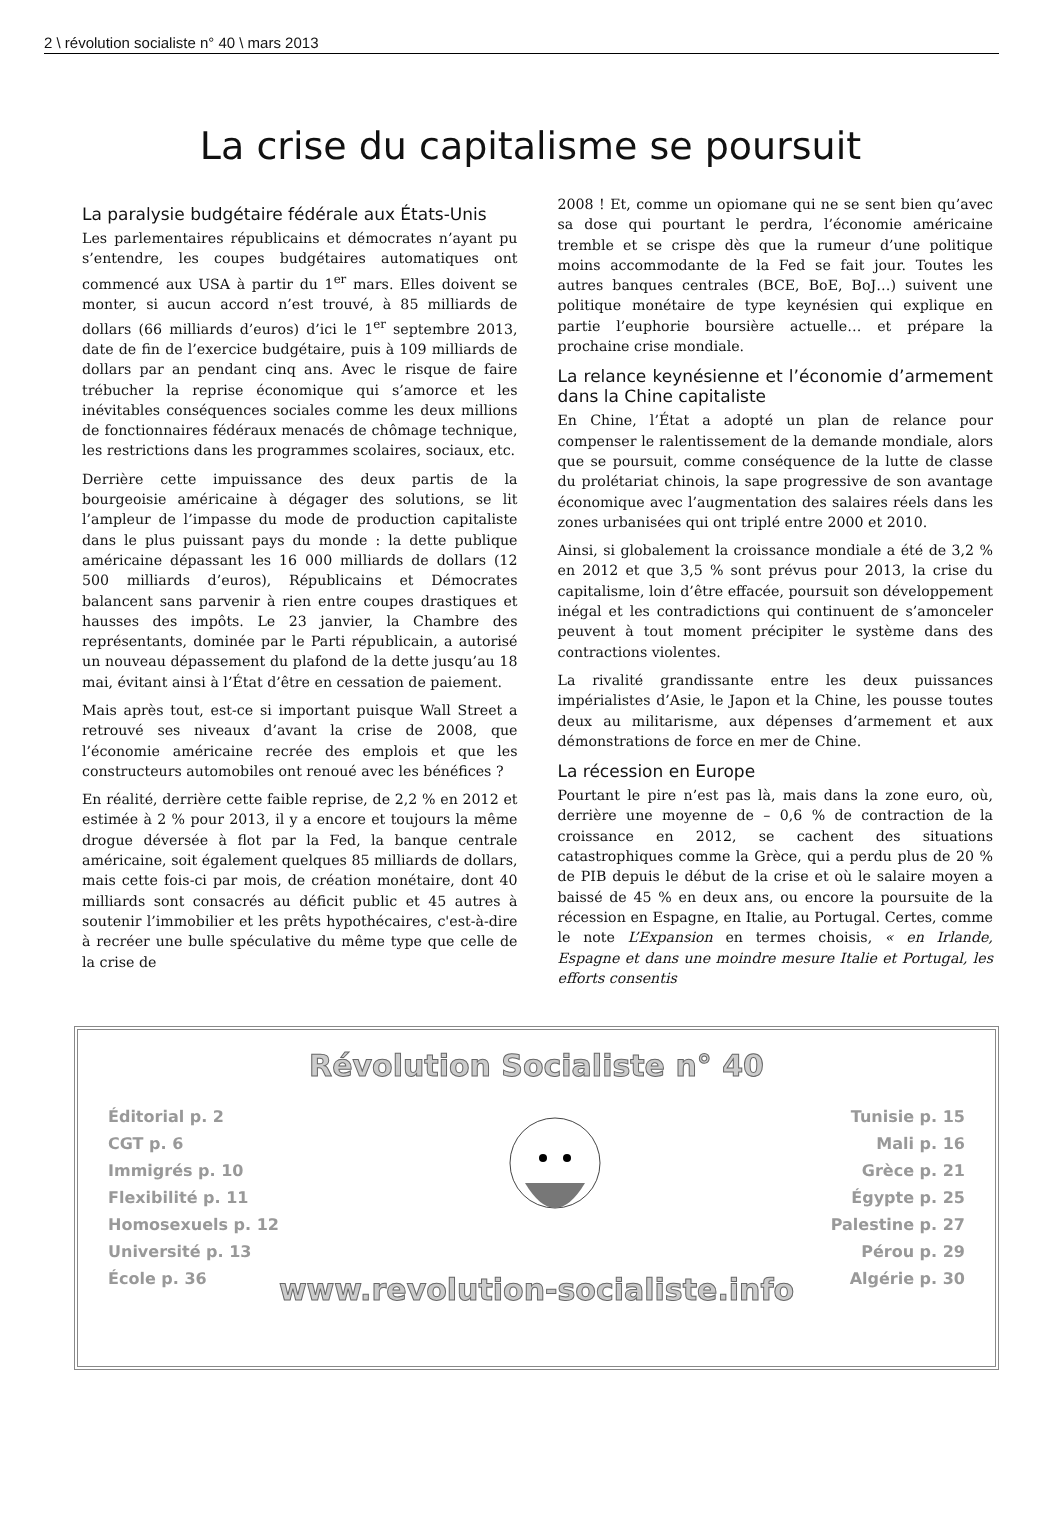2 \ révolution socialiste n° 40 \ mars 2013
La crise du capitalisme se poursuit
La paralysie budgétaire fédérale aux États-Unis
Les parlementaires républicains et démocrates n’ayant pu s’entendre, les coupes budgétaires automatiques ont commencé aux USA à partir du 1<sup>er</sup> mars. Elles doivent se monter, si aucun accord n’est trouvé, à 85 milliards de dollars (66 milliards d’euros) d’ici le 1<sup>er</sup> septembre 2013, date de fin de l’exercice budgétaire, puis à 109 milliards de dollars par an pendant cinq ans. Avec le risque de faire trébucher la reprise économique qui s’amorce et les inévitables conséquences sociales comme les deux millions de fonctionnaires fédéraux menacés de chômage technique, les restrictions dans les programmes scolaires, sociaux, etc.
Derrière cette impuissance des deux partis de la bourgeoisie américaine à dégager des solutions, se lit l’ampleur de l’impasse du mode de production capitaliste dans le plus puissant pays du monde : la dette publique américaine dépassant les 16 000 milliards de dollars (12 500 milliards d’euros), Républicains et Démocrates balancent sans parvenir à rien entre coupes drastiques et hausses des impôts. Le 23 janvier, la Chambre des représentants, dominée par le Parti républicain, a autorisé un nouveau dépassement du plafond de la dette jusqu’au 18 mai, évitant ainsi à l’État d’être en cessation de paiement.
Mais après tout, est-ce si important puisque Wall Street a retrouvé ses niveaux d’avant la crise de 2008, que l’économie américaine recrée des emplois et que les constructeurs automobiles ont renoué avec les bénéfices ?
En réalité, derrière cette faible reprise, de 2,2 % en 2012 et estimée à 2 % pour 2013, il y a encore et toujours la même drogue déversée à flot par la Fed, la banque centrale américaine, soit également quelques 85 milliards de dollars, mais cette fois-ci par mois, de création monétaire, dont 40 milliards sont consacrés au déficit public et 45 autres à soutenir l’immobilier et les prêts hypothécaires, c'est-à-dire à recréer une bulle spéculative du même type que celle de la crise de
2008 ! Et, comme un opiomane qui ne se sent bien qu’avec sa dose qui pourtant le perdra, l’économie américaine tremble et se crispe dès que la rumeur d’une politique moins accommodante de la Fed se fait jour. Toutes les autres banques centrales (BCE, BoE, BoJ…) suivent une politique monétaire de type keynésien qui explique en partie l’euphorie boursière actuelle… et prépare la prochaine crise mondiale.
La relance keynésienne et l’économie d’armement dans la Chine capitaliste
En Chine, l’État a adopté un plan de relance pour compenser le ralentissement de la demande mondiale, alors que se poursuit, comme conséquence de la lutte de classe du prolétariat chinois, la sape progressive de son avantage économique avec l’augmentation des salaires réels dans les zones urbanisées qui ont triplé entre 2000 et 2010.
Ainsi, si globalement la croissance mondiale a été de 3,2 % en 2012 et que 3,5 % sont prévus pour 2013, la crise du capitalisme, loin d’être effacée, poursuit son développement inégal et les contradictions qui continuent de s’amonceler peuvent à tout moment précipiter le système dans des contractions violentes.
La rivalité grandissante entre les deux puissances impérialistes d’Asie, le Japon et la Chine, les pousse toutes deux au militarisme, aux dépenses d’armement et aux démonstrations de force en mer de Chine.
La récession en Europe
Pourtant le pire n’est pas là, mais dans la zone euro, où, derrière une moyenne de – 0,6 % de contraction de la croissance en 2012, se cachent des situations catastrophiques comme la Grèce, qui a perdu plus de 20 % de PIB depuis le début de la crise et où le salaire moyen a baissé de 45 % en deux ans, ou encore la poursuite de la récession en Espagne, en Italie, au Portugal. Certes, comme le note L’Expansion en termes choisis, « en Irlande, Espagne et dans une moindre mesure Italie et Portugal, les efforts consentis
Révolution Socialiste n° 40
Éditorial p. 2
CGT p. 6
Immigrés p. 10
Flexibilité p. 11
Homosexuels p. 12
Université p. 13
École p. 36
Tunisie p. 15
Mali p. 16
Grèce p. 21
Égypte p. 25
Palestine p. 27
Pérou p. 29
Algérie p. 30
www.revolution-socialiste.info